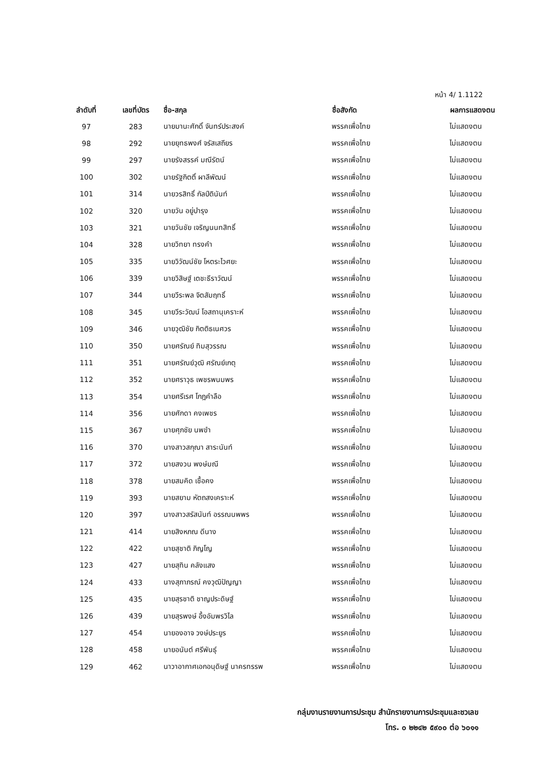หน้า 4/ 1.1122
| ลำดับที่ | เลขที่บัตร | ชื่อ-สกุล | ชื่อสังกัด | ผลการแสดงตน |
| --- | --- | --- | --- | --- |
| 97 | 283 | นายมานะศักดิ์ จันทร์ประสงค์ | พรรคเพื่อไทย | ไม่แสดงตน |
| 98 | 292 | นายยุทธพงศ์ จรัสเสถียร | พรรคเพื่อไทย | ไม่แสดงตน |
| 99 | 297 | นายรังสรรค์ มณีรัตน์ | พรรคเพื่อไทย | ไม่แสดงตน |
| 100 | 302 | นายรัฐกิตติ์ ผาลีพัฒน์ | พรรคเพื่อไทย | ไม่แสดงตน |
| 101 | 314 | นายวรสิทธิ์ กัลป์ตินันท์ | พรรคเพื่อไทย | ไม่แสดงตน |
| 102 | 320 | นายวัน อยู่บำรุง | พรรคเพื่อไทย | ไม่แสดงตน |
| 103 | 321 | นายวันชัย เจริญนนทสิทธิ์ | พรรคเพื่อไทย | ไม่แสดงตน |
| 104 | 328 | นายวิทยา ทรงคำ | พรรคเพื่อไทย | ไม่แสดงตน |
| 105 | 335 | นายวิวัฒน์ชัย โหตระไวศยะ | พรรคเพื่อไทย | ไม่แสดงตน |
| 106 | 339 | นายวิสิษฐ์ เตชะธีราวัฒน์ | พรรคเพื่อไทย | ไม่แสดงตน |
| 107 | 344 | นายวีระพล จิตสัมฤทธิ์ | พรรคเพื่อไทย | ไม่แสดงตน |
| 108 | 345 | นายวีระวัฒน์ โอสถานุเคราะห์ | พรรคเพื่อไทย | ไม่แสดงตน |
| 109 | 346 | นายวุฒิชัย กิตติธเนศวร | พรรคเพื่อไทย | ไม่แสดงตน |
| 110 | 350 | นายศรัณย์ ทิมสุวรรณ | พรรคเพื่อไทย | ไม่แสดงตน |
| 111 | 351 | นายศรัณย์วุฒิ ศรัณย์เกตุ | พรรคเพื่อไทย | ไม่แสดงตน |
| 112 | 352 | นายศราวุธ เพชรพนมพร | พรรคเพื่อไทย | ไม่แสดงตน |
| 113 | 354 | นายศรีเรศ โกฎคำลือ | พรรคเพื่อไทย | ไม่แสดงตน |
| 114 | 356 | นายศักดา คงเพชร | พรรคเพื่อไทย | ไม่แสดงตน |
| 115 | 367 | นายศุภชัย นพขำ | พรรคเพื่อไทย | ไม่แสดงตน |
| 116 | 370 | นางสาวสกุณา สาระนันท์ | พรรคเพื่อไทย | ไม่แสดงตน |
| 117 | 372 | นายสงวน พงษ์มณี | พรรคเพื่อไทย | ไม่แสดงตน |
| 118 | 378 | นายสมคิด เชื้อคง | พรรคเพื่อไทย | ไม่แสดงตน |
| 119 | 393 | นายสยาม หัตถสงเคราะห์ | พรรคเพื่อไทย | ไม่แสดงตน |
| 120 | 397 | นางสาวสรัสนันท์ อรรณนพพร | พรรคเพื่อไทย | ไม่แสดงตน |
| 121 | 414 | นายสิงหภณ ดีนาง | พรรคเพื่อไทย | ไม่แสดงตน |
| 122 | 422 | นายสุชาติ ภิญโญ | พรรคเพื่อไทย | ไม่แสดงตน |
| 123 | 427 | นายสุทิน คลังแสง | พรรคเพื่อไทย | ไม่แสดงตน |
| 124 | 433 | นางสุภาภรณ์ คงวุฒิปัญญา | พรรคเพื่อไทย | ไม่แสดงตน |
| 125 | 435 | นายสุรชาติ ชาญประดิษฐ์ | พรรคเพื่อไทย | ไม่แสดงตน |
| 126 | 439 | นายสุรพงษ์ อึ้งอัมพรวิไล | พรรคเพื่อไทย | ไม่แสดงตน |
| 127 | 454 | นายองอาจ วงษ์ประยูร | พรรคเพื่อไทย | ไม่แสดงตน |
| 128 | 458 | นายอนันต์ ศรีพันธุ์ | พรรคเพื่อไทย | ไม่แสดงตน |
| 129 | 462 | นาวาอากาศเอกอนุดิษฐ์ นาครทรรพ | พรรคเพื่อไทย | ไม่แสดงตน |
กลุ่มงานรายงานการประชุม สำนักรายงานการประชุมและชวเลข
โทร. ๐ ๒๒๔๒ ๕๙๐๐ ต่อ ๖๐๑๑